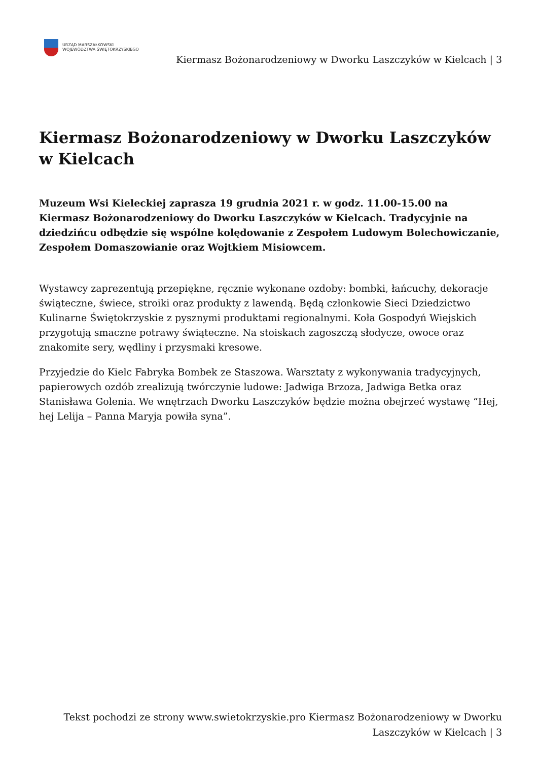URZĄD MARSZAŁKOWSKI
WOJEWÓDZTWA ŚWIĘTOKRZYSKIEGO
Kiermasz Bożonarodzeniowy w Dworku Laszczyków w Kielcach | 3
Kiermasz Bożonarodzeniowy w Dworku Laszczyków w Kielcach
Muzeum Wsi Kieleckiej zaprasza 19 grudnia 2021 r. w godz. 11.00-15.00 na Kiermasz Bożonarodzeniowy do Dworku Laszczyków w Kielcach. Tradycyjnie na dziedzińcu odbędzie się wspólne kolędowanie z Zespołem Ludowym Bolechowiczanie, Zespołem Domaszowianie oraz Wojtkiem Misiowcem.
Wystawcy zaprezentują przepiękne, ręcznie wykonane ozdoby: bombki, łańcuchy, dekoracje świąteczne, świece, stroiki oraz produkty z lawendą. Będą członkowie Sieci Dziedzictwo Kulinarne Świętokrzyskie z pysznymi produktami regionalnymi. Koła Gospodyń Wiejskich przygotują smaczne potrawy świąteczne. Na stoiskach zagoszczą słodycze, owoce oraz znakomite sery, wędliny i przysmaki kresowe.
Przyjedzie do Kielc Fabryka Bombek ze Staszowa. Warsztaty z wykonywania tradycyjnych, papierowych ozdób zrealizują twórczynie ludowe: Jadwiga Brzoza, Jadwiga Betka oraz Stanisława Golenia. We wnętrzach Dworku Laszczyków będzie można obejrzeć wystawę “Hej, hej Lelija – Panna Maryja powiła syna”.
Tekst pochodzi ze strony www.swietokrzyskie.pro Kiermasz Bożonarodzeniowy w Dworku Laszczyków w Kielcach | 3